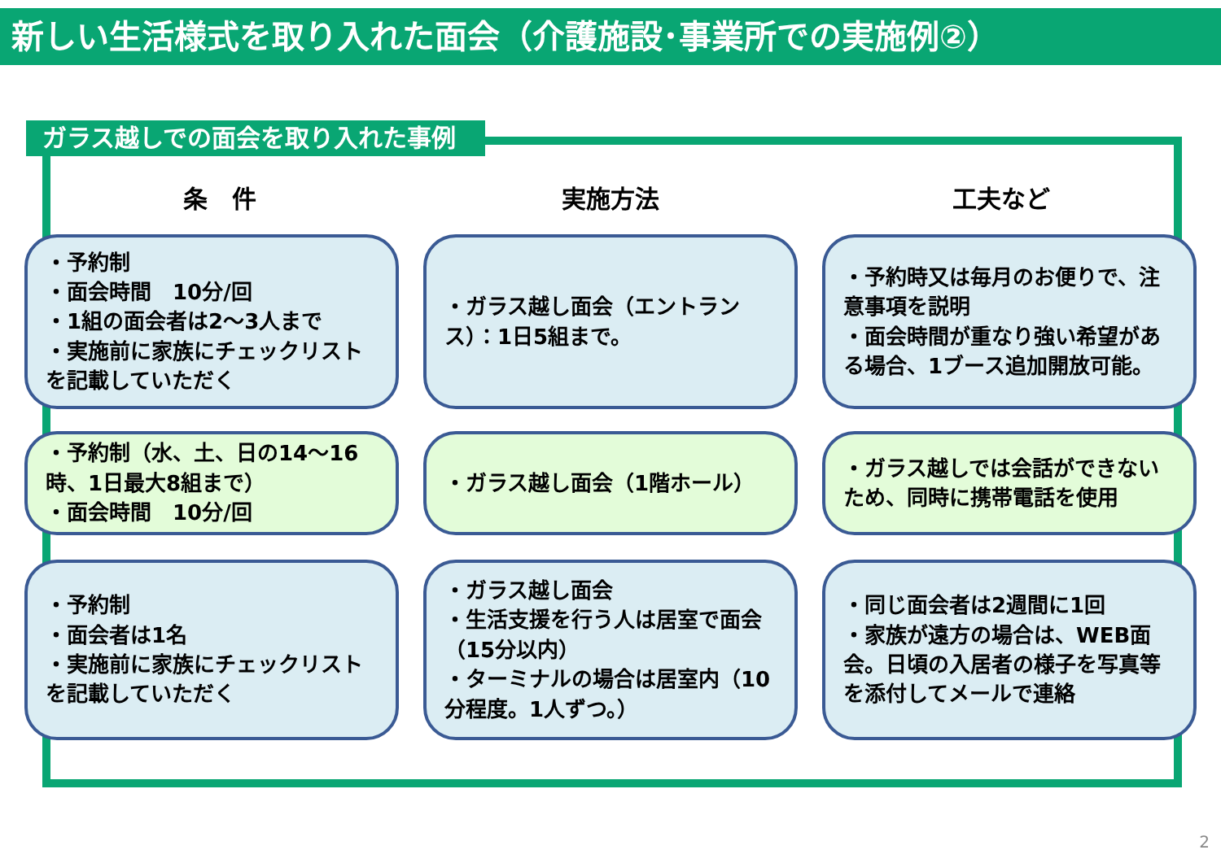新しい生活様式を取り入れた面会（介護施設･事業所での実施例②）
ガラス越しでの面会を取り入れた事例
条　件 実施方法 工夫など
・予約制
・面会時間　10分/回
・1組の面会者は2～3人まで
・実施前に家族にチェックリストを記載していただく
・ガラス越し面会（エントランス）：1日5組まで。
・予約時又は毎月のお便りで、注意事項を説明
・面会時間が重なり強い希望がある場合、1ブース追加開放可能。
・予約制（水、土、日の14～16時、1日最大8組まで）
・面会時間　10分/回
・ガラス越し面会（1階ホール） ・ガラス越しでは会話ができないため、同時に携帯電話を使用
・予約制
・面会者は1名
・実施前に家族にチェックリストを記載していただく
・ガラス越し面会
・生活支援を行う人は居室で面会（15分以内）
・ターミナルの場合は居室内（10分程度。1人ずつ。）
・同じ面会者は2週間に1回
・家族が遠方の場合は、WEB面会。日頃の入居者の様子を写真等を添付してメールで連絡
2